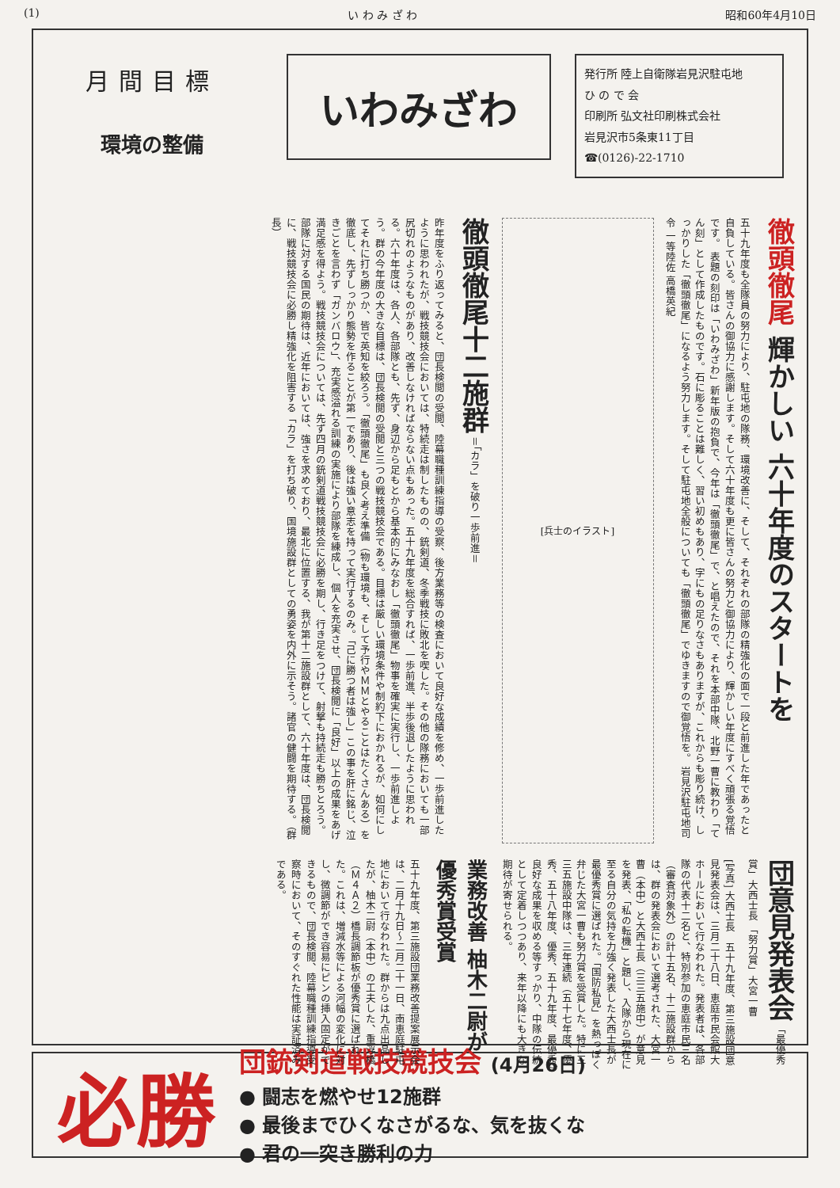(1) い わ み ざ わ 昭和60年4月10日
月間目標
環境の整備
いわみざわ
発行所 陸上自衛隊岩見沢駐屯地
ひ の で 会
印刷所 弘文社印刷株式会社
岩見沢市5条東11丁目
☎(0126)-22-1710
徹頭徹尾　輝かしい 六十年度のスタートを
五十九年度も全隊員の努力により、駐屯地の隊務、環境改善に、そして、それぞれの部隊の精強化の面で一段と前進した年であったと自負している。皆さんの御協力に感謝します。そして六十年度も更に皆さんの努力と御協力により、輝かしい年度にすべく頑張る覚悟です。 表題の刻印は「いわみざわ」新年版の抱負で、今年は「徹頭徹尾」で、と唱えたので、それを本部中隊、北野一曹に教わり「てん刻」として作成したものです。石に彫ることは難しく、習い初めもあり、字にもの足りなさもありますが、これからも彫り続け、しっかりした「徹頭徹尾」になるよう努力します。そして駐屯地全般についても「徹頭徹尾」でゆきますので御覚悟を。 岩見沢駐屯地司令 一等陸佐 高橋英紀
[兵士のイラスト]
徹頭徹尾十二施群 ＝「カラ」を破り一歩前進＝
昨年度をふり返ってみると、団長検閲の受閲、陸幕職種訓練指導の受察、後方業務等の検査において良好な成績を修め、一歩前進したように思われたが、戦技競技会においては、特続走は制したものの、銃剣道、冬季戦技に敗北を喫した。その他の隊務においても一部尻切れのようなものがあり、改善しなければならない点もあった。五十九年度を総合すれば、一歩前進、半歩後退したように思われる。六十年度は、各人、各部隊とも、先ず、身辺から足もとから基本的にみなおし「徹頭徹尾」物事を確実に実行し、一歩前進しよう。群の今年度の大きな目標は、団長検閲の受閲と三つの戦技競技会である。目標は厳しい環境条件や制約下におかれるが、如何にしてそれに打ち勝つか、皆で英知を絞ろう。「徹頭徹尾」も良く考え準備（物も環境も、そして予行やＭＭとやることはたくさんある）を徹底し、先ずしっかり態勢を作ることが第一であり、後は強い意志を持って実行するのみ。「己に勝つ者は強し」この事を肝に銘じ、泣きごとを言わず「ガンバロウ」、充実感溢れる訓練の実施により部隊を練成し、個人を充実させ、団長検閲に「良好」以上の成果をあげ満足感を得よう。戦技競技会については、先ず四月の銃剣道戦技競技会に必勝を期し、行き足をつけて、射撃も持続走も勝ちとろう。部隊に対する国民の期待は、近年においては、強さを求めており、最北に位置する、我が第十二施設群として、六十年度は、団長検閲に、戦技競技会に必勝し精強化を阻害する「カラ」を打ち破り、国境施設群としての勇姿を内外に示そう。諸官の健闘を期待する。（群長）
団意見発表会 「最優秀賞」大西士長 「努力賞」大宮一曹
[写真] 大西士長　五十九年度、第三施設団意見発表会は、三月二十八日、恵庭市民会館大ホールにおいて行なわれた。発表者は、各部隊の代表十二名と、特別参加の恵庭市民三名（審査対象外）の計十五名、十二施設群からは、群の発表会において選考された、大宮一曹（本中）と大西士長（三三五施中）が意見を発表、「私の転機」と題し、入隊から現在に至る自分の気持を力強く発表した大西士長が最優秀賞に選ばれた。「国防私見」を熱っぽく弁じた大宮一曹も努力賞を受賞した。特に三三五施設中隊は、三年連続（五十七年度、優秀、五十八年度、優秀、五十九年度、最優秀）良好な成果を収める等すっかり、中隊の伝統として定着しつつあり、来年以降にも大きな期待が寄せられる。
業務改善 柚木二尉が 優秀賞受賞
五十九年度、第三施設団業務改善提案展示会は、二月十九日〜二月二十一日、南恵庭駐屯地において行なわれた。群からは九点出品したが、柚木二尉（本中）の工夫した、重浮橋（Ｍ４Ａ２）橋長調節板が優秀賞に選ばれた。これは、増減水等による河幅の変化に対し、微調節ができ容易にピンの挿入固定ができるもので、団長検閲、陸幕職種訓練指導受察時において、そのすぐれた性能は実証済みである。
必勝
団銃剣道戦技競技会 (4月26日)
● 闘志を燃やせ12施群
● 最後までひくなさがるな、気を抜くな
● 君の一突き勝利の力